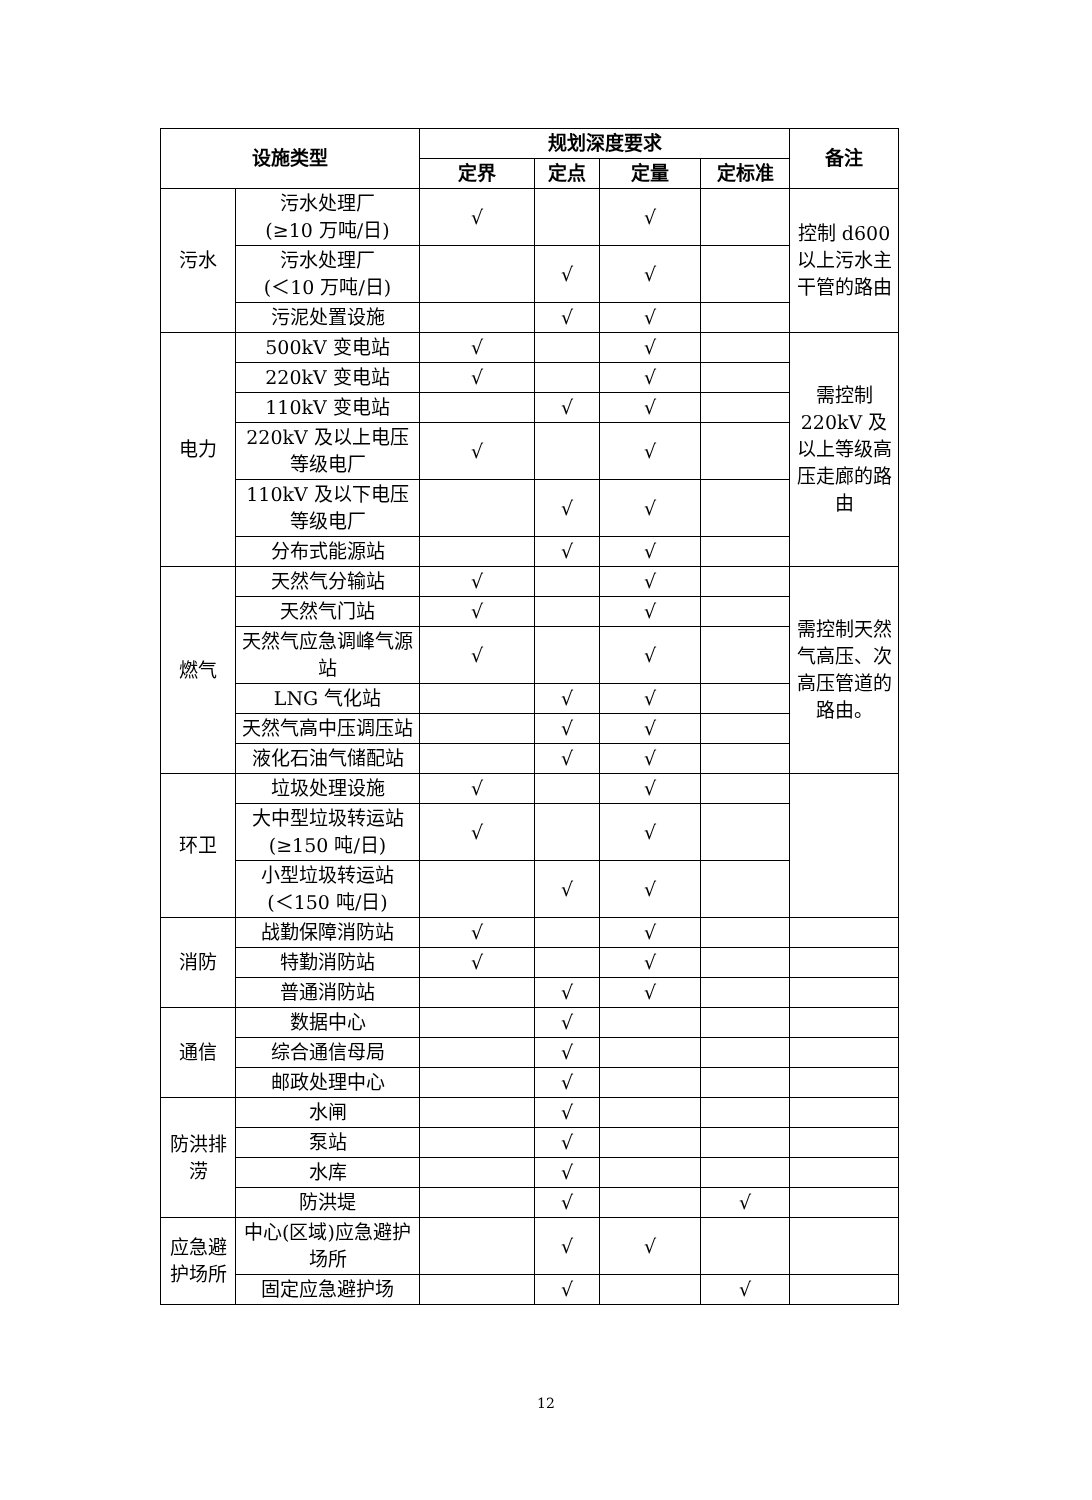| 设施类型 | | 规划深度要求 | | | | 备注 |
| --- | --- | --- | --- | --- | --- | --- |
| | | 定界 | 定点 | 定量 | 定标准 | |
| 污水 | 污水处理厂 (≥10 万吨/日) | √ | | √ | | 控制 d600 以上污水主干管的路由 |
| | 污水处理厂 (＜10 万吨/日) | | √ | √ | | |
| | 污泥处置设施 | | √ | √ | | |
| 电力 | 500kV 变电站 | √ | | √ | | 需控制 220kV 及以上等级高压走廊的路由 |
| | 220kV 变电站 | √ | | √ | | |
| | 110kV 变电站 | | √ | √ | | |
| | 220kV 及以上电压等级电厂 | √ | | √ | | |
| | 110kV 及以下电压等级电厂 | | √ | √ | | |
| | 分布式能源站 | | √ | √ | | |
| 燃气 | 天然气分输站 | √ | | √ | | 需控制天然气高压、次高压管道的路由。 |
| | 天然气门站 | √ | | √ | | |
| | 天然气应急调峰气源站 | √ | | √ | | |
| | LNG 气化站 | | √ | √ | | |
| | 天然气高中压调压站 | | √ | √ | | |
| | 液化石油气储配站 | | √ | √ | | |
| 环卫 | 垃圾处理设施 | √ | | √ | | |
| | 大中型垃圾转运站 (≥150 吨/日) | √ | | √ | | |
| | 小型垃圾转运站 (＜150 吨/日) | | √ | √ | | |
| 消防 | 战勤保障消防站 | √ | | √ | | |
| | 特勤消防站 | √ | | √ | | |
| | 普通消防站 | | √ | √ | | |
| 通信 | 数据中心 | | √ | | | |
| | 综合通信母局 | | √ | | | |
| | 邮政处理中心 | | √ | | | |
| 防洪排涝 | 水闸 | | √ | | | |
| | 泵站 | | √ | | | |
| | 水库 | | √ | | | |
| | 防洪堤 | | √ | | √ | |
| 应急避护场所 | 中心(区域)应急避护场所 | | √ | √ | | |
| | 固定应急避护场 | | √ | | √ | |
12